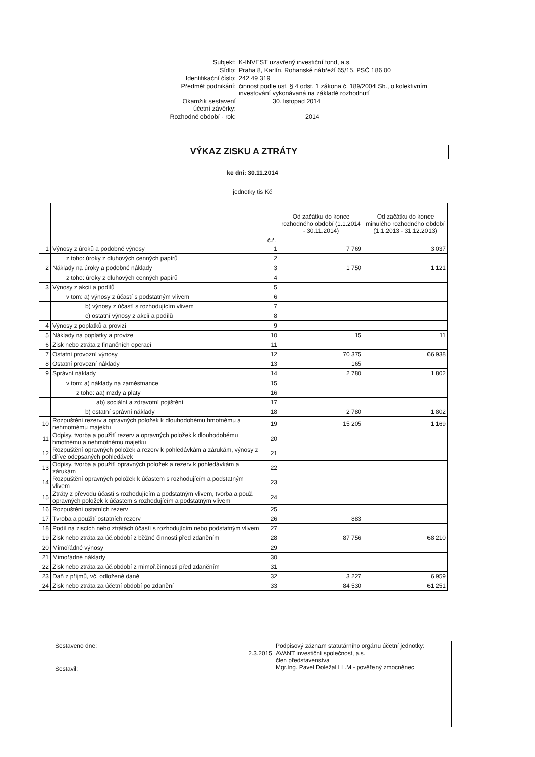| Subjekt: | K-INVEST uzavřený investiční fond, a.s. |
| Sídlo: | Praha 8, Karlín, Rohanské nábřeží 65/15, PSČ 186 00 |
| Identifikační číslo: | 242 49 319 |
| Předmět podnikání: | činnost podle ust. § 4 odst. 1 zákona č. 189/2004 Sb., o kolektivním investování vykonávaná na základě rozhodnutí |
| Okamžik sestavení účetní závěrky: | 30. listopad 2014 |
| Rozhodné období - rok: | 2014 |
VÝKAZ ZISKU A ZTRÁTY
ke dni: 30.11.2014
jednotky tis Kč
| | | č.ř. | Od začátku do konce rozhodného období (1.1.2014 - 30.11.2014) | Od začátku do konce minulého rozhodného období (1.1.2013 - 31.12.2013) |
| --- | --- | --- | --- | --- |
| 1 | Výnosy z úroků a podobné výnosy | 1 | 7 769 | 3 037 |
| | z toho: úroky z dluhových cenných papírů | 2 | | |
| 2 | Náklady na úroky a podobné náklady | 3 | 1 750 | 1 121 |
| | z toho: úroky z dluhových cenných papírů | 4 | | |
| 3 | Výnosy z akcií a podílů | 5 | | |
| | v tom: a) výnosy z účastí s podstatným vlivem | 6 | | |
| | b) výnosy z účastí s rozhodujícím vlivem | 7 | | |
| | c) ostatní výnosy z akcií a podílů | 8 | | |
| 4 | Výnosy z poplatků a provizí | 9 | | |
| 5 | Náklady na poplatky a provize | 10 | 15 | 11 |
| 6 | Zisk nebo ztráta z finančních operací | 11 | | |
| 7 | Ostatní provozní výnosy | 12 | 70 375 | 66 938 |
| 8 | Ostatní provozní náklady | 13 | 165 | |
| 9 | Správní náklady | 14 | 2 780 | 1 802 |
| | v tom: a) náklady na zaměstnance | 15 | | |
| | z toho: aa) mzdy a platy | 16 | | |
| | ab) sociální a zdravotní pojištění | 17 | | |
| | b) ostatní správní náklady | 18 | 2 780 | 1 802 |
| 10 | Rozpuštění rezerv a opravných položek k dlouhodobému hmotnému a nehmotnému majektu | 19 | 15 205 | 1 169 |
| 11 | Odpisy, tvorba a použití rezerv a opravných položek k dlouhodobému hmotnému a nehmotnému majetku | 20 | | |
| 12 | Rozpuštění opravných položek a rezerv k pohledávkám a zárukám, výnosy z dříve odepsaných pohledávek | 21 | | |
| 13 | Odpisy, tvorba a použití opravných položek a rezerv k pohledávkám a zárukám | 22 | | |
| 14 | Rozpuštění opravných položek k účastem s rozhodujícím a podstatným vlivem | 23 | | |
| 15 | Ztráty z převodu účastí s rozhodujícím a podstatným vlivem, tvorba a použ. opravných položek k účastem s rozhodujícím a podstatným vlivem | 24 | | |
| 16 | Rozpuštění ostatních rezerv | 25 | | |
| 17 | Tvroba a použití ostatních rezerv | 26 | 883 | |
| 18 | Podíl na ziscích nebo ztrátách účastí s rozhodujícím nebo podstatným vlivem | 27 | | |
| 19 | Zisk nebo ztráta za úč.období z běžné činnosti před zdaněním | 28 | 87 756 | 68 210 |
| 20 | Mimořádné výnosy | 29 | | |
| 21 | Mimořádné náklady | 30 | | |
| 22 | Zisk nebo ztráta za úč.období z mimoř.činnosti před zdaněním | 31 | | |
| 23 | Daň z příjmů, vč. odložené daně | 32 | 3 227 | 6 959 |
| 24 | Zisk nebo ztráta za účetní období po zdanění | 33 | 84 530 | 61 251 |
| Sestaveno dne: 2.3.2015 | Podpisový záznam statutárního orgánu účetní jednotky: AVANT investiční společnost, a.s. člen představenstva Mgr.Ing. Pavel Doležal LL.M - pověřený zmocněnec |
| Sestavil: | |